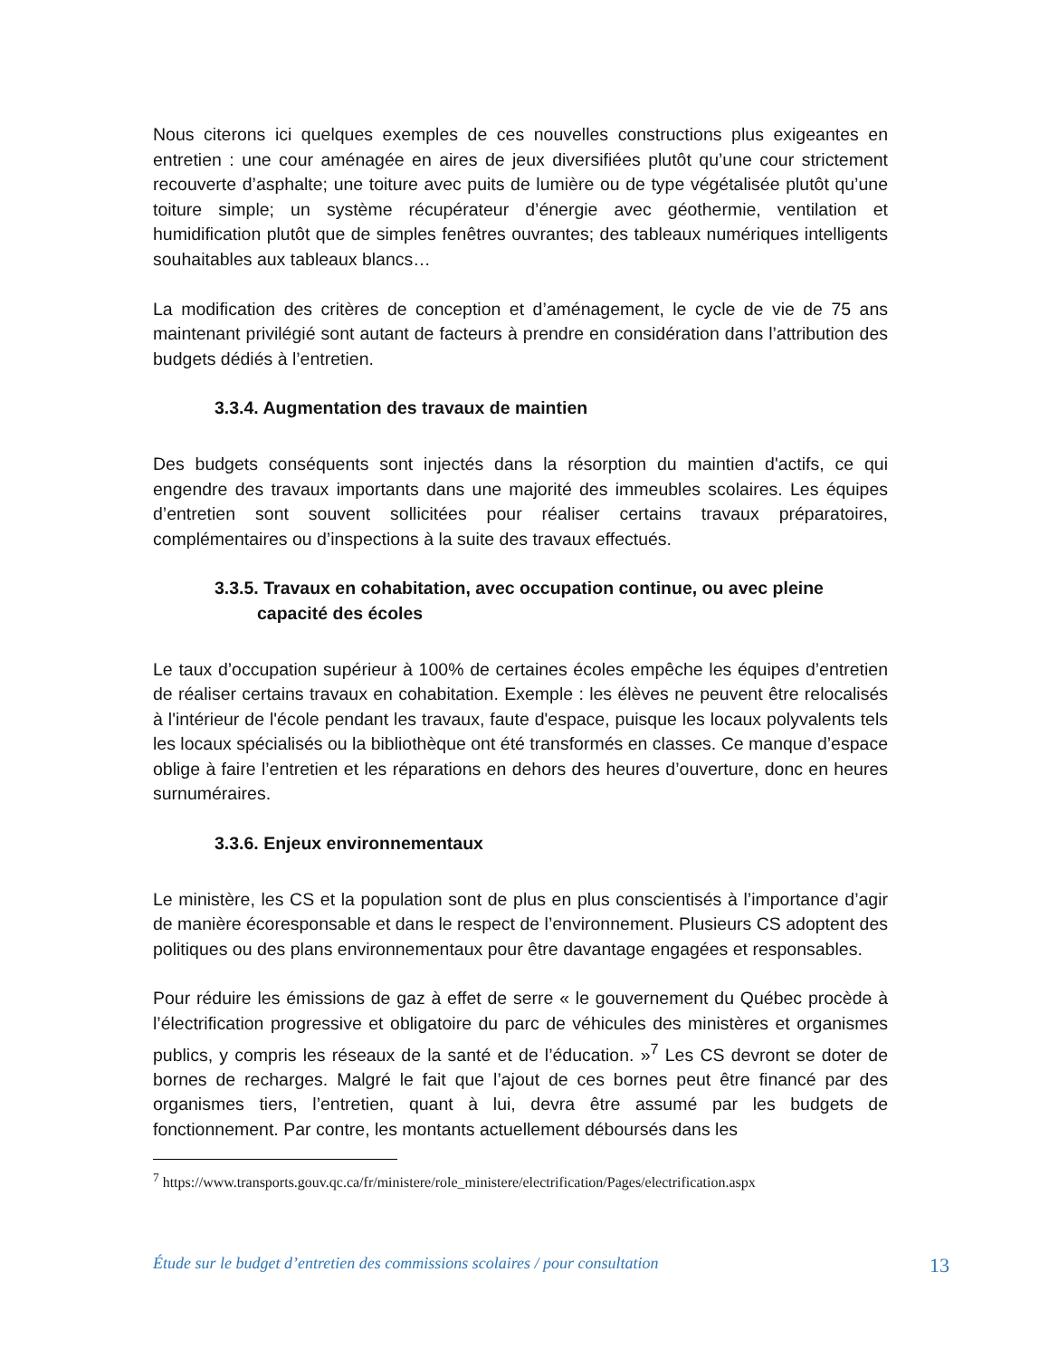Nous citerons ici quelques exemples de ces nouvelles constructions plus exigeantes en entretien : une cour aménagée en aires de jeux diversifiées plutôt qu’une cour strictement recouverte d’asphalte; une toiture avec puits de lumière ou de type végétalisée plutôt qu’une toiture simple; un système récupérateur d’énergie avec géothermie, ventilation et humidification plutôt que de simples fenêtres ouvrantes; des tableaux numériques intelligents souhaitables aux tableaux blancs…
La modification des critères de conception et d’aménagement, le cycle de vie de 75 ans maintenant privilégié sont autant de facteurs à prendre en considération dans l’attribution des budgets dédiés à l’entretien.
3.3.4. Augmentation des travaux de maintien
Des budgets conséquents sont injectés dans la résorption du maintien d'actifs, ce qui engendre des travaux importants dans une majorité des immeubles scolaires. Les équipes d’entretien sont souvent sollicitées pour réaliser certains travaux préparatoires, complémentaires ou d’inspections à la suite des travaux effectués.
3.3.5. Travaux en cohabitation, avec occupation continue, ou avec pleine
capacité des écoles
Le taux d’occupation supérieur à 100% de certaines écoles empêche les équipes d’entretien de réaliser certains travaux en cohabitation. Exemple : les élèves ne peuvent être relocalisés à l'intérieur de l'école pendant les travaux, faute d'espace, puisque les locaux polyvalents tels les locaux spécialisés ou la bibliothèque ont été transformés en classes. Ce manque d’espace oblige à faire l’entretien et les réparations en dehors des heures d’ouverture, donc en heures surnuméraires.
3.3.6. Enjeux environnementaux
Le ministère, les CS et la population sont de plus en plus conscientisés à l’importance d’agir de manière écoresponsable et dans le respect de l’environnement. Plusieurs CS adoptent des politiques ou des plans environnementaux pour être davantage engagées et responsables.
Pour réduire les émissions de gaz à effet de serre « le gouvernement du Québec procède à l’électrification progressive et obligatoire du parc de véhicules des ministères et organismes publics, y compris les réseaux de la santé et de l’éducation. »<sup>7</sup> Les CS devront se doter de bornes de recharges. Malgré le fait que l’ajout de ces bornes peut être financé par des organismes tiers, l’entretien, quant à lui, devra être assumé par les budgets de fonctionnement. Par contre, les montants actuellement déboursés dans les
<sup>7</sup> https://www.transports.gouv.qc.ca/fr/ministere/role_ministere/electrification/Pages/electrification.aspx
Étude sur le budget d’entretien des commissions scolaires / pour consultation 13